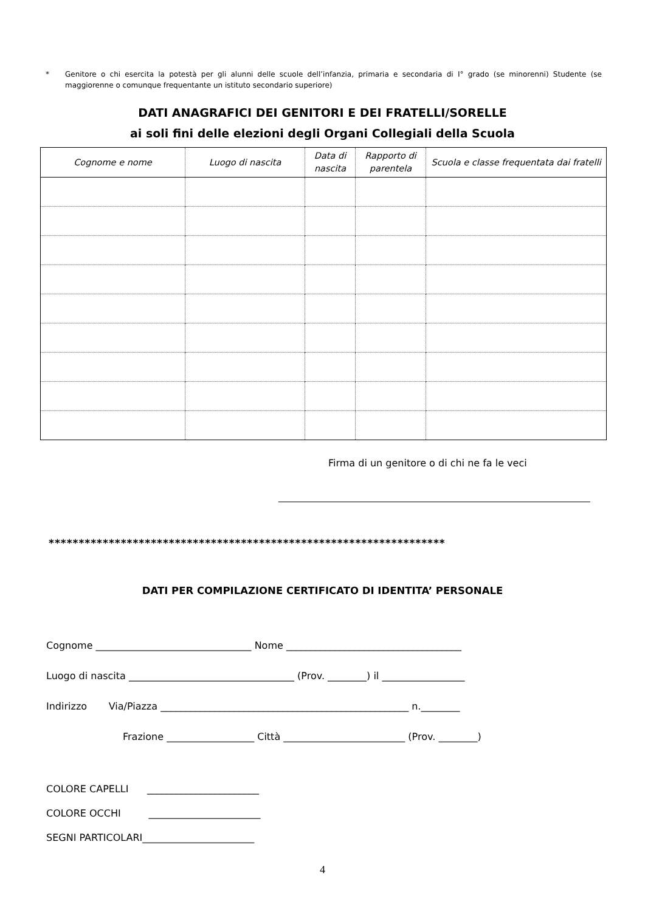*
Genitore o chi esercita la potestà per gli alunni delle scuole dell’infanzia, primaria e secondaria di I° grado (se minorenni) Studente (se maggiorenne o comunque frequentante un istituto secondario superiore)
DATI ANAGRAFICI DEI GENITORI E DEI FRATELLI/SORELLE
ai soli fini delle elezioni degli Organi Collegiali della Scuola
| Cognome e nome | Luogo di nascita | Data di nascita | Rapporto di parentela | Scuola e classe frequentata dai fratelli |
| --- | --- | --- | --- | --- |
Firma di un genitore o di chi ne fa le veci
******************************************************************
DATI PER COMPILAZIONE CERTIFICATO DI IDENTITA’ PERSONALE
Cognome ________________________________ Nome ____________________________________
Luogo di nascita __________________________________ (Prov. ________) il _________________
Indirizzo Via/Piazza ___________________________________________________ n.________
Frazione __________________ Città _________________________ (Prov. ________)
COLORE CAPELLI _______________________
COLORE OCCHI _______________________
SEGNI PARTICOLARI_______________________
4